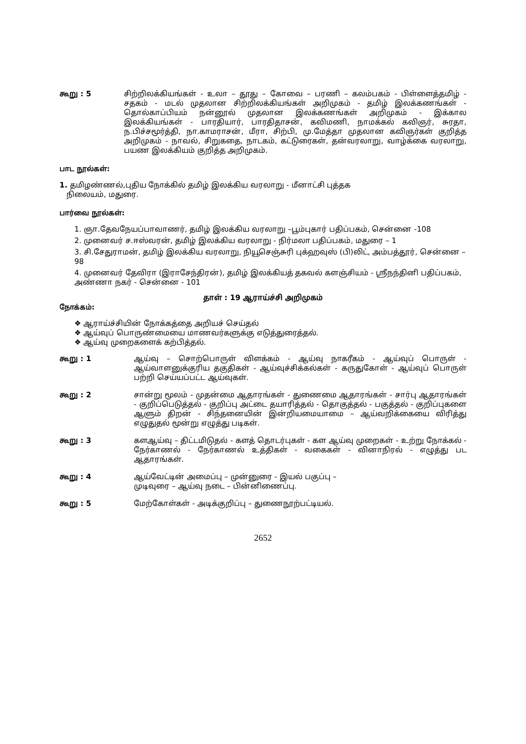கூறு : 5 சிற்றிலக்கியங்கள் - உலா – தூது – கோவை – பரணி – கலம்பகம் - பிள்ளைத்தமிழ் - சதகம் - மடல் முதலான சிற்றிலக்கியங்கள் அறிமுகம் - தமிழ் இலக்கணங்கள் - தொல்காப்பியம் நன்னூல் முதலான இலக்கணங்கள் அறிமுகம் - இக்கால இலக்கியங்கள் - பாரதியார், பாரதிதாசன், கவிமணி, நாமக்கல் கவிஞர், சுரதா, ந.பிச்சமூர்த்தி, நா.காமராசன், மீரா, சிற்பி, மு.மேத்தா முதலான கவிஞர்கள் குறித்த அறிமுகம் - நாவல், சிறுகதை, நாடகம், கட்டுரைகள், தன்வரலாறு, வாழ்க்கை வரலாறு, பயண இலக்கியம் குறித்த அறிமுகம்.
பாட நூல்கள்:
1. தமிழண்ணல்,புதிய நோக்கில் தமிழ் இலக்கிய வரலாறு - மீனாட்சி புத்தக
நிலையம், மதுரை.
பார்வை நூல்கள்:
1. ஞா.தேவநேயப்பாவாணர், தமிழ் இலக்கிய வரலாறு –பூம்புகார் பதிப்பகம், சென்னை -108
2. முனைவர் ச.ஈஸ்வரன், தமிழ் இலக்கிய வரலாறு - நிர்மலா பதிப்பகம், மதுரை – 1
3. சி.சேதுராமன், தமிழ் இலக்கிய வரலாறு, நியூசெஞ்சுரி புக்ஹவுஸ் (பி)லிட், அம்பத்தூர், சென்னை – 98
4. முனைவர் தேவிரா (இராசேந்திரன்), தமிழ் இலக்கியத் தகவல் களஞ்சியம் - ஸ்ரீநந்தினி பதிப்பகம், அண்ணா நகர் - சென்னை - 101
தாள் : 19 ஆராய்ச்சி அறிமுகம்
நோக்கம்:
❖ ஆராய்ச்சியின் நோக்கத்தை அறியச் செய்தல்
❖ ஆய்வுப் பொருண்மையை மாணவர்களுக்கு எடுத்துரைத்தல்.
❖ ஆய்வு முறைகளைக் கற்பித்தல்.
கூறு : 1 ஆய்வு – சொற்பொருள் விளக்கம் - ஆய்வு நாகரீகம் - ஆய்வுப் பொருள் - ஆய்வாளனுக்குரிய தகுதிகள் - ஆய்வுச்சிக்கல்கள் - கருதுகோள் - ஆய்வுப் பொருள் பற்றி செய்யப்பட்ட ஆய்வுகள்.
கூறு : 2 சான்று மூலம் - முதன்மை ஆதாரங்கள் - துணைமை ஆதாரங்கள் - சார்பு ஆதாரங்கள் - குறிப்பெடுத்தல் - குறிப்பு அட்டை தயாரித்தல் - தொகுத்தல் - பகுத்தல் - குறிப்புகளை ஆளும் திறன் - சிந்தனையின் இன்றியமையாமை – ஆய்வறிக்கையை விரித்து எழுதுதல் மூன்று எழுத்து படிகள்.
கூறு : 3 களஆய்வு – திட்டமிடுதல் - களத் தொடர்புகள் - கள ஆய்வு முறைகள் - உற்று நோக்கல் - நேர்காணல் - நேர்காணல் உத்திகள் - வகைகள் - வினாநிரல் - எழுத்து பட ஆதாரங்கள்.
கூறு : 4 ஆய்வேட்டின் அமைப்பு – முன்னுரை - இயல் பகுப்பு –
முடிவுரை – ஆய்வு நடை – பின்னிணைப்பு.
கூறு : 5 மேற்கோள்கள் - அடிக்குறிப்பு – துணைநூற்பட்டியல்.
2652